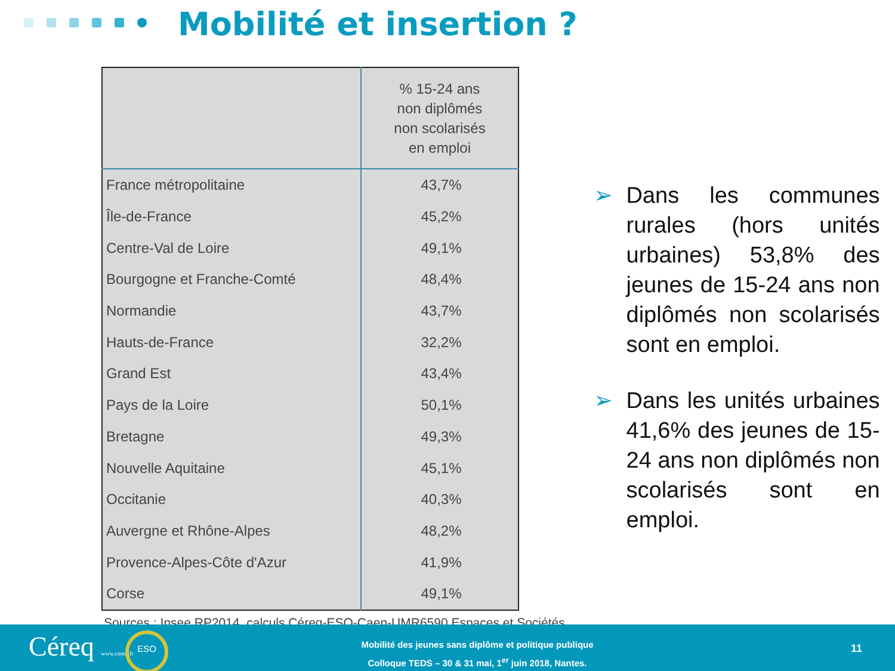Mobilité et insertion ?
| | % 15-24 ans non diplômés non scolarisés en emploi |
| --- | --- |
| France métropolitaine | 43,7% |
| Île-de-France | 45,2% |
| Centre-Val de Loire | 49,1% |
| Bourgogne et Franche-Comté | 48,4% |
| Normandie | 43,7% |
| Hauts-de-France | 32,2% |
| Grand Est | 43,4% |
| Pays de la Loire | 50,1% |
| Bretagne | 49,3% |
| Nouvelle Aquitaine | 45,1% |
| Occitanie | 40,3% |
| Auvergne et Rhône-Alpes | 48,2% |
| Provence-Alpes-Côte d'Azur | 41,9% |
| Corse | 49,1% |
Sources : Insee RP2014, calculs Céreq-ESO-Caen-UMR6590 Espaces et Sociétés.
➢ Dans les communes rurales (hors unités urbaines) 53,8% des jeunes de 15-24 ans non diplômés non scolarisés sont en emploi.
➢ Dans les unités urbaines 41,6% des jeunes de 15-24 ans non diplômés non scolarisés sont en emploi.
Céreq www.cereq.fr ESO
Mobilité des jeunes sans diplôme et politique publique
Colloque TEDS – 30 & 31 mai, 1<sup>er</sup> juin 2018, Nantes.
11